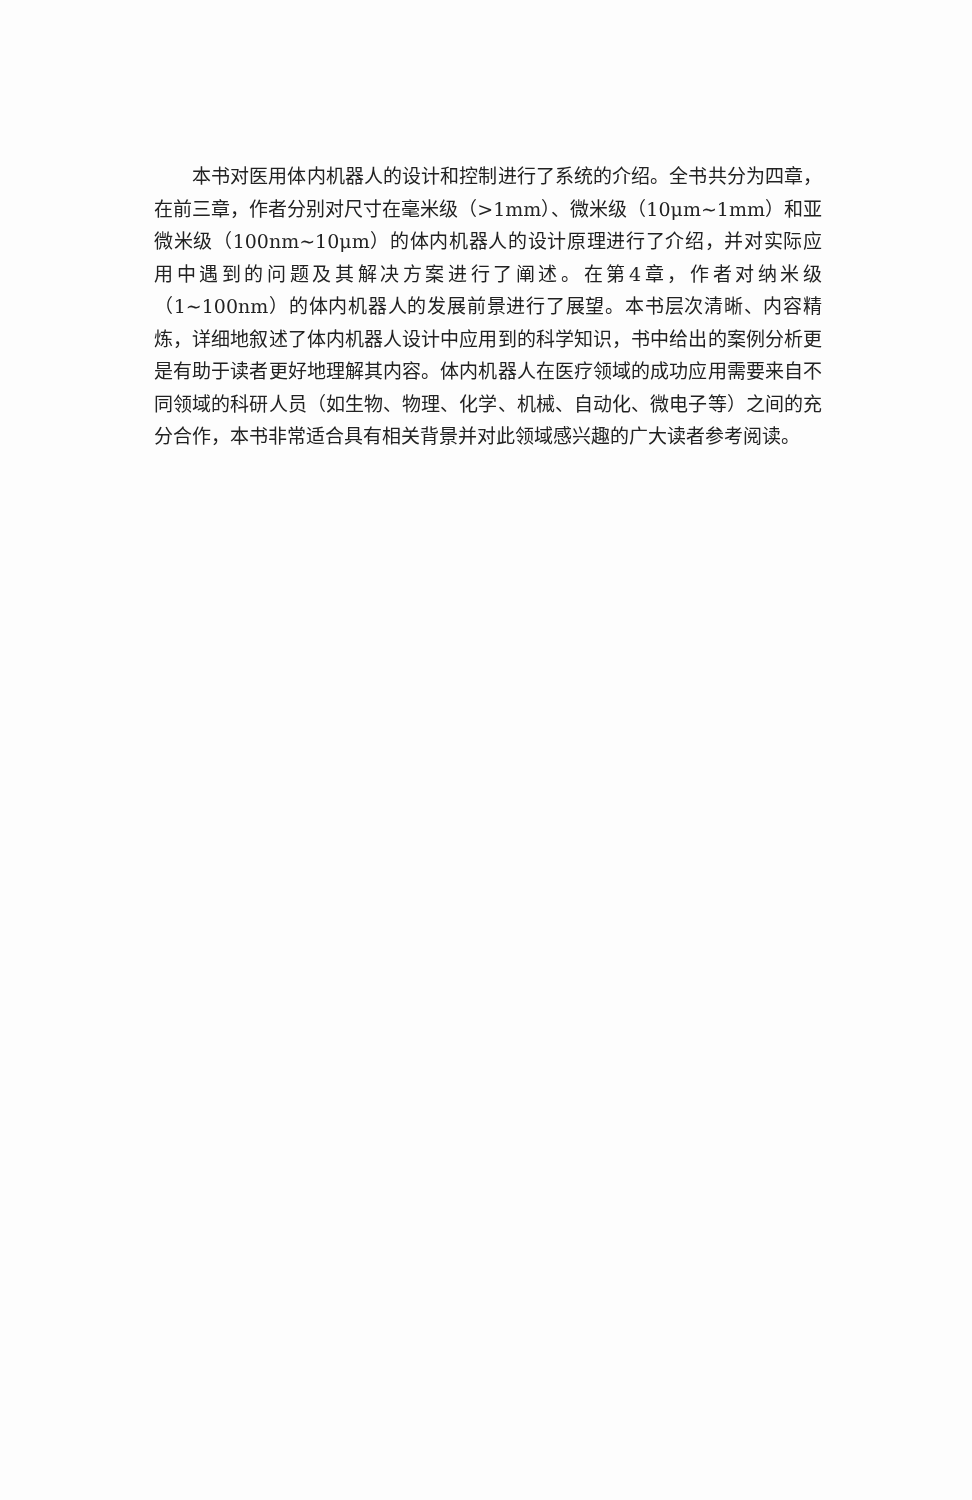本书对医用体内机器人的设计和控制进行了系统的介绍。全书共分为四章，在前三章，作者分别对尺寸在毫米级（>1mm）、微米级（10μm~1mm）和亚微米级（100nm~10μm）的体内机器人的设计原理进行了介绍，并对实际应用中遇到的问题及其解决方案进行了阐述。在第4章，作者对纳米级（1~100nm）的体内机器人的发展前景进行了展望。本书层次清晰、内容精炼，详细地叙述了体内机器人设计中应用到的科学知识，书中给出的案例分析更是有助于读者更好地理解其内容。体内机器人在医疗领域的成功应用需要来自不同领域的科研人员（如生物、物理、化学、机械、自动化、微电子等）之间的充分合作，本书非常适合具有相关背景并对此领域感兴趣的广大读者参考阅读。